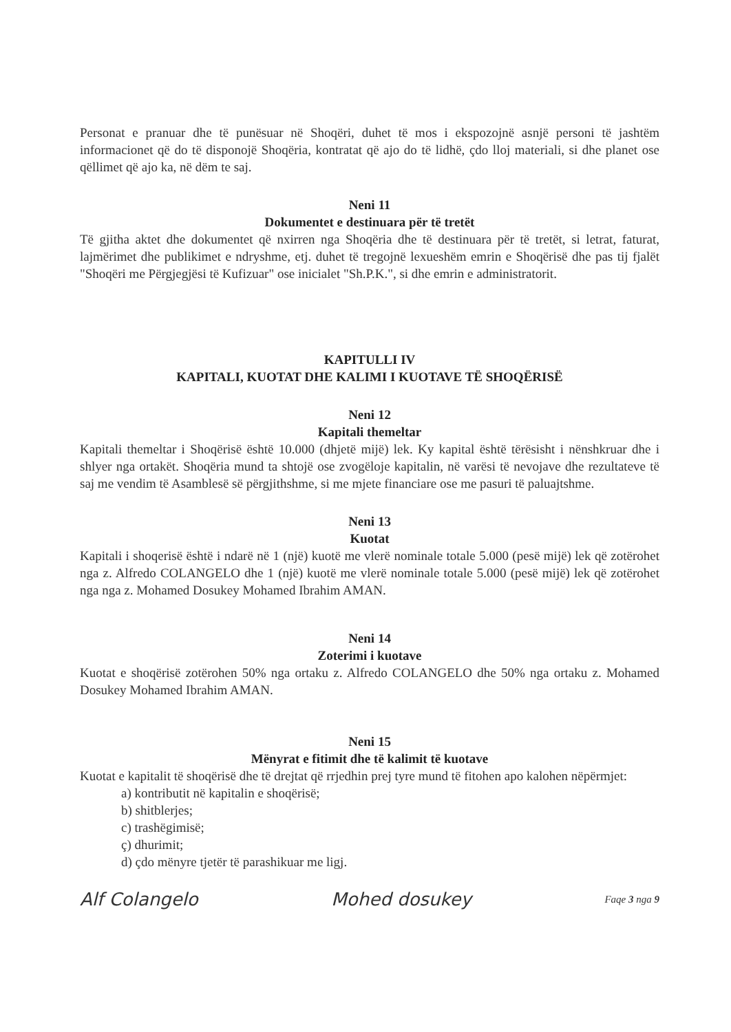Personat e pranuar dhe të punësuar në Shoqëri, duhet të mos i ekspozojnë asnjë personi të jashtëm informacionet që do të disponojë Shoqëria, kontratat që ajo do të lidhë, çdo lloj materiali, si dhe planet ose qëllimet që ajo ka, në dëm te saj.
Neni 11
Dokumentet e destinuara për të tretët
Të gjitha aktet dhe dokumentet që nxirren nga Shoqëria dhe të destinuara për të tretët, si letrat, faturat, lajmërimet dhe publikimet e ndryshme, etj. duhet të tregojnë lexueshëm emrin e Shoqërisë dhe pas tij fjalët "Shoqëri me Përgjegjësi të Kufizuar" ose inicialet "Sh.P.K.", si dhe emrin e administratorit.
KAPITULLI IV
KAPITALI, KUOTAT DHE KALIMI I KUOTAVE TË SHOQËRISË
Neni 12
Kapitali themeltar
Kapitali themeltar i Shoqërisë është 10.000 (dhjetë mijë) lek. Ky kapital është tërësisht i nënshkruar dhe i shlyer nga ortakët. Shoqëria mund ta shtojë ose zvogëloje kapitalin, në varësi të nevojave dhe rezultateve të saj me vendim të Asamblesë së përgjithshme, si me mjete financiare ose me pasuri të paluajtshme.
Neni 13
Kuotat
Kapitali i shoqerisë është i ndarë në 1 (një) kuotë me vlerë nominale totale 5.000 (pesë mijë) lek që zotërohet nga z. Alfredo COLANGELO dhe 1 (një) kuotë me vlerë nominale totale 5.000 (pesë mijë) lek që zotërohet nga nga z. Mohamed Dosukey Mohamed Ibrahim AMAN.
Neni 14
Zoterimi i kuotave
Kuotat e shoqërisë zotërohen 50% nga ortaku z. Alfredo COLANGELO dhe 50% nga ortaku z. Mohamed Dosukey Mohamed Ibrahim AMAN.
Neni 15
Mënyrat e fitimit dhe të kalimit të kuotave
Kuotat e kapitalit të shoqërisë dhe të drejtat që rrjedhin prej tyre mund të fitohen apo kalohen nëpërmjet:
a) kontributit në kapitalin e shoqërisë;
b) shitblerjes;
c) trashëgimisë;
ç) dhurimit;
d) çdo mënyre tjetër të parashikuar me ligj.
Alf Colangelo Mohed dosukey Faqe 3 nga 9